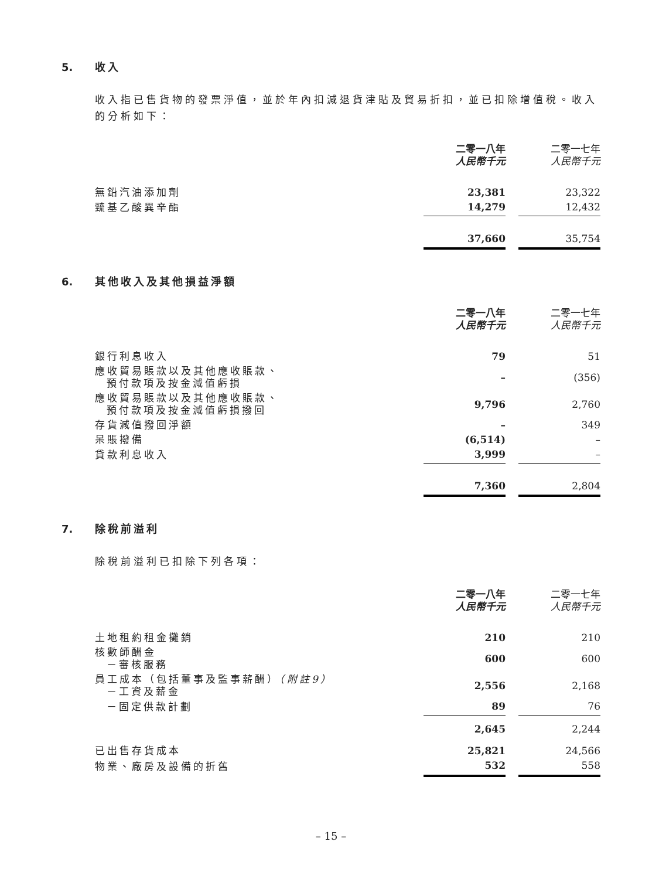5. 收入
收入指已售貨物的發票淨值，並於年內扣減退貨津貼及貿易折扣，並已扣除增值稅。收入的分析如下：
| | 二零一八年 人民幣千元 | | 二零一七年 人民幣千元 |
| 無鉛汽油添加劑 | 23,381 | | 23,322 |
| 巰基乙酸異辛酯 | 14,279 | | 12,432 |
| | 37,660 | | 35,754 |
6. 其他收入及其他損益淨額
| | 二零一八年 人民幣千元 | | 二零一七年 人民幣千元 |
| 銀行利息收入 | 79 | | 51 |
| 應收貿易賬款以及其他應收賬款、 預付款項及按金減值虧損 | – | | (356) |
| 應收貿易賬款以及其他應收賬款、 預付款項及按金減值虧損撥回 | 9,796 | | 2,760 |
| 存貨減值撥回淨額 | – | | 349 |
| 呆賬撥備 | (6,514) | | – |
| 貸款利息收入 | 3,999 | | – |
| | 7,360 | | 2,804 |
7. 除稅前溢利
除稅前溢利已扣除下列各項：
| | 二零一八年 人民幣千元 | | 二零一七年 人民幣千元 |
| 土地租約租金攤銷 | 210 | | 210 |
| 核數師酬金 －審核服務 | 600 | | 600 |
| 員工成本（包括董事及監事薪酬） （附註9） －工資及薪金 | 2,556 | | 2,168 |
| －固定供款計劃 | 89 | | 76 |
| | 2,645 | | 2,244 |
| 已出售存貨成本 | 25,821 | | 24,566 |
| 物業、廠房及設備的折舊 | 532 | | 558 |
– 15 –